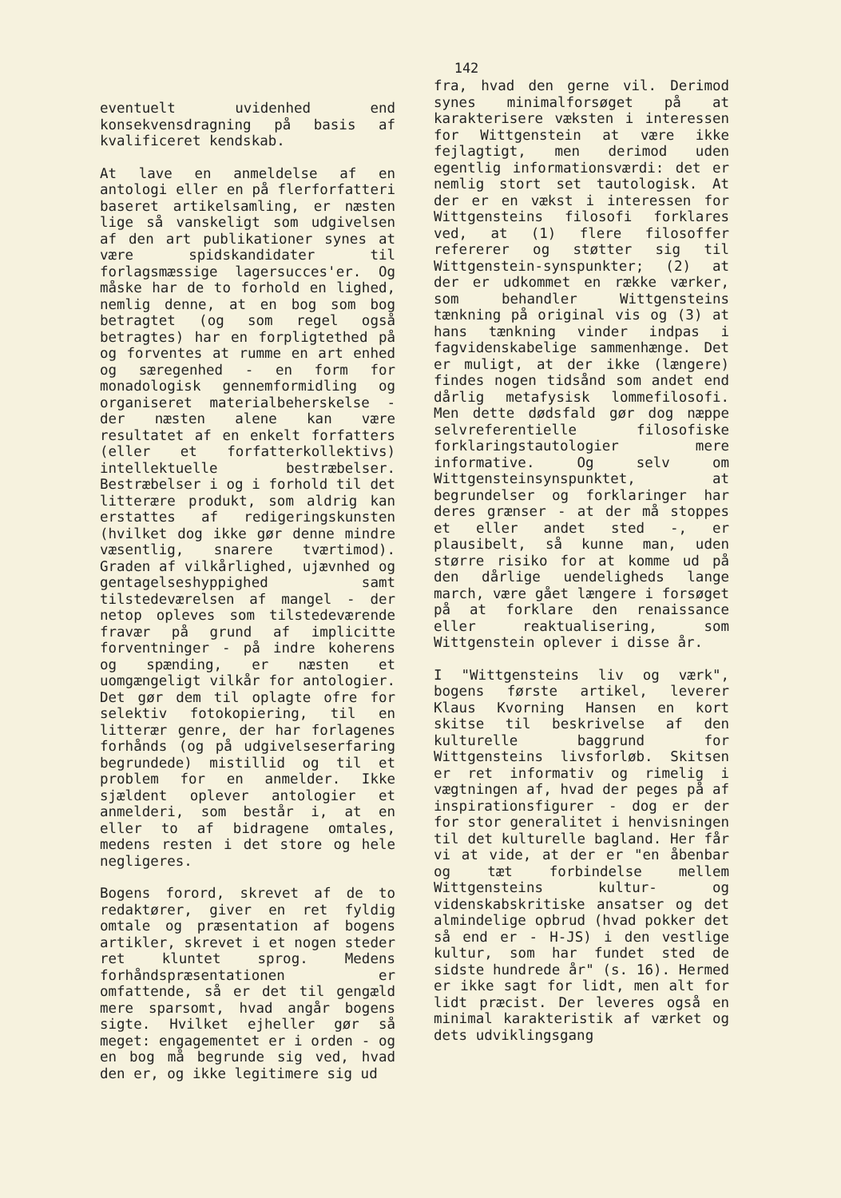142
eventuelt uvidenhed end konsekvensdragning på basis af kvalificeret kendskab.
At lave en anmeldelse af en antologi eller en på flerforfatteri baseret artikelsamling, er næsten lige så vanskeligt som udgivelsen af den art publikationer synes at være spidskandidater til forlagsmæssige lagersucces'er. Og måske har de to forhold en lighed, nemlig denne, at en bog som bog betragtet (og som regel også betragtes) har en forpligtethed på og forventes at rumme en art enhed og særegenhed - en form for monadologisk gennemformidling og organiseret materialbeherskelse - der næsten alene kan være resultatet af en enkelt forfatters (eller et forfatterkollektivs) intellektuelle bestræbelser. Bestræbelser i og i forhold til det litterære produkt, som aldrig kan erstattes af redigeringskunsten (hvilket dog ikke gør denne mindre væsentlig, snarere tværtimod). Graden af vilkårlighed, ujævnhed og gentagelseshyppighed samt tilstedeværelsen af mangel - der netop opleves som tilstedeværende fravær på grund af implicitte forventninger - på indre koherens og spænding, er næsten et uomgængeligt vilkår for antologier. Det gør dem til oplagte ofre for selektiv fotokopiering, til en litterær genre, der har forlagenes forhånds (og på udgivelseserfaring begrundede) mistillid og til et problem for en anmelder. Ikke sjældent oplever antologier et anmelderi, som består i, at en eller to af bidragene omtales, medens resten i det store og hele negligeres.
Bogens forord, skrevet af de to redaktører, giver en ret fyldig omtale og præsentation af bogens artikler, skrevet i et nogen steder ret kluntet sprog. Medens forhåndspræsentationen er omfattende, så er det til gengæld mere sparsomt, hvad angår bogens sigte. Hvilket ejheller gør så meget: engagementet er i orden - og en bog må begrunde sig ved, hvad den er, og ikke legitimere sig ud
fra, hvad den gerne vil. Derimod synes minimalforsøget på at karakterisere væksten i interessen for Wittgenstein at være ikke fejlagtigt, men derimod uden egentlig informationsværdi: det er nemlig stort set tautologisk. At der er en vækst i interessen for Wittgensteins filosofi forklares ved, at (1) flere filosoffer refererer og støtter sig til Wittgenstein-synspunkter; (2) at der er udkommet en række værker, som behandler Wittgensteins tænkning på original vis og (3) at hans tænkning vinder indpas i fagvidenskabelige sammenhænge. Det er muligt, at der ikke (længere) findes nogen tidsånd som andet end dårlig metafysisk lommefilosofi. Men dette dødsfald gør dog næppe selvreferentielle filosofiske forklaringstautologier mere informative. Og selv om Wittgensteinsynspunktet, at begrundelser og forklaringer har deres grænser - at der må stoppes et eller andet sted -, er plausibelt, så kunne man, uden større risiko for at komme ud på den dårlige uendeligheds lange march, være gået længere i forsøget på at forklare den renaissance eller reaktualisering, som Wittgenstein oplever i disse år.
I "Wittgensteins liv og værk", bogens første artikel, leverer Klaus Kvorning Hansen en kort skitse til beskrivelse af den kulturelle baggrund for Wittgensteins livsforløb. Skitsen er ret informativ og rimelig i vægtningen af, hvad der peges på af inspirationsfigurer - dog er der for stor generalitet i henvisningen til det kulturelle bagland. Her får vi at vide, at der er "en åbenbar og tæt forbindelse mellem Wittgensteins kultur- og videnskabskritiske ansatser og det almindelige opbrud (hvad pokker det så end er - H-JS) i den vestlige kultur, som har fundet sted de sidste hundrede år" (s. 16). Hermed er ikke sagt for lidt, men alt for lidt præcist. Der leveres også en minimal karakteristik af værket og dets udviklingsgang